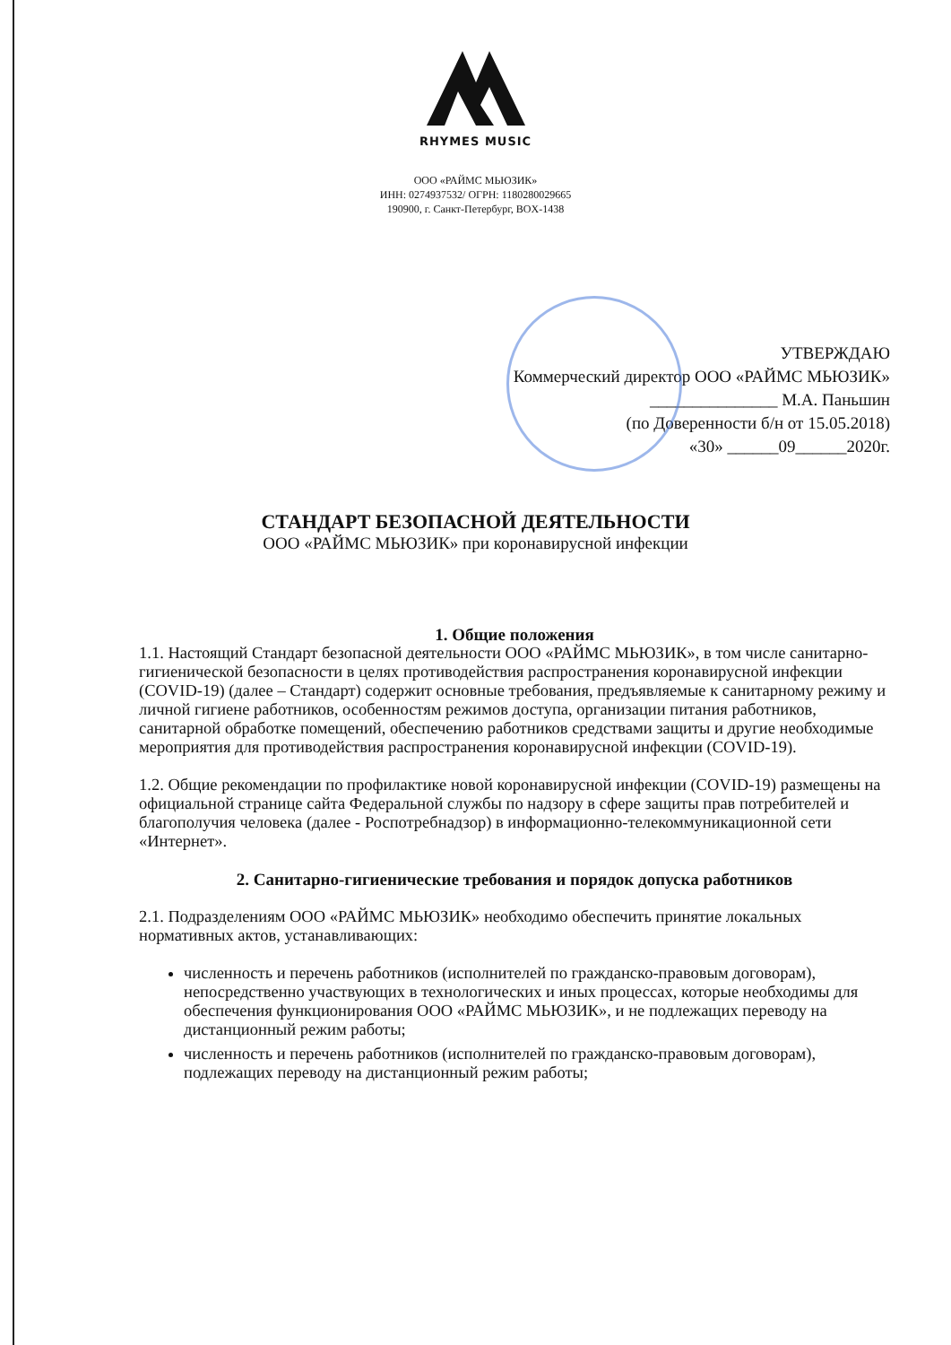RHYMES MUSIC
ООО «РАЙМС МЬЮЗИК»
ИНН: 0274937532/ ОГРН: 1180280029665
190900, г. Санкт-Петербург, BOX-1438
УТВЕРЖДАЮ
Коммерческий директор ООО «РАЙМС МЬЮЗИК»
_______________ М.А. Паньшин
(по Доверенности б/н от 15.05.2018)
«30» ______09______2020г.
СТАНДАРТ БЕЗОПАСНОЙ ДЕЯТЕЛЬНОСТИ
ООО «РАЙМС МЬЮЗИК» при коронавирусной инфекции
1. Общие положения
1.1. Настоящий Стандарт безопасной деятельности ООО «РАЙМС МЬЮЗИК», в том числе санитарно-гигиенической безопасности в целях противодействия распространения коронавирусной инфекции (COVID-19) (далее – Стандарт) содержит основные требования, предъявляемые к санитарному режиму и личной гигиене работников, особенностям режимов доступа, организации питания работников, санитарной обработке помещений, обеспечению работников средствами защиты и другие необходимые мероприятия для противодействия распространения коронавирусной инфекции (COVID-19).
1.2. Общие рекомендации по профилактике новой коронавирусной инфекции (COVID-19) размещены на официальной странице сайта Федеральной службы по надзору в сфере защиты прав потребителей и благополучия человека (далее - Роспотребнадзор) в информационно-телекоммуникационной сети «Интернет».
2. Санитарно-гигиенические требования и порядок допуска работников
2.1. Подразделениям ООО «РАЙМС МЬЮЗИК» необходимо обеспечить принятие локальных нормативных актов, устанавливающих:
численность и перечень работников (исполнителей по гражданско-правовым договорам), непосредственно участвующих в технологических и иных процессах, которые необходимы для обеспечения функционирования ООО «РАЙМС МЬЮЗИК», и не подлежащих переводу на дистанционный режим работы;
численность и перечень работников (исполнителей по гражданско-правовым договорам), подлежащих переводу на дистанционный режим работы;